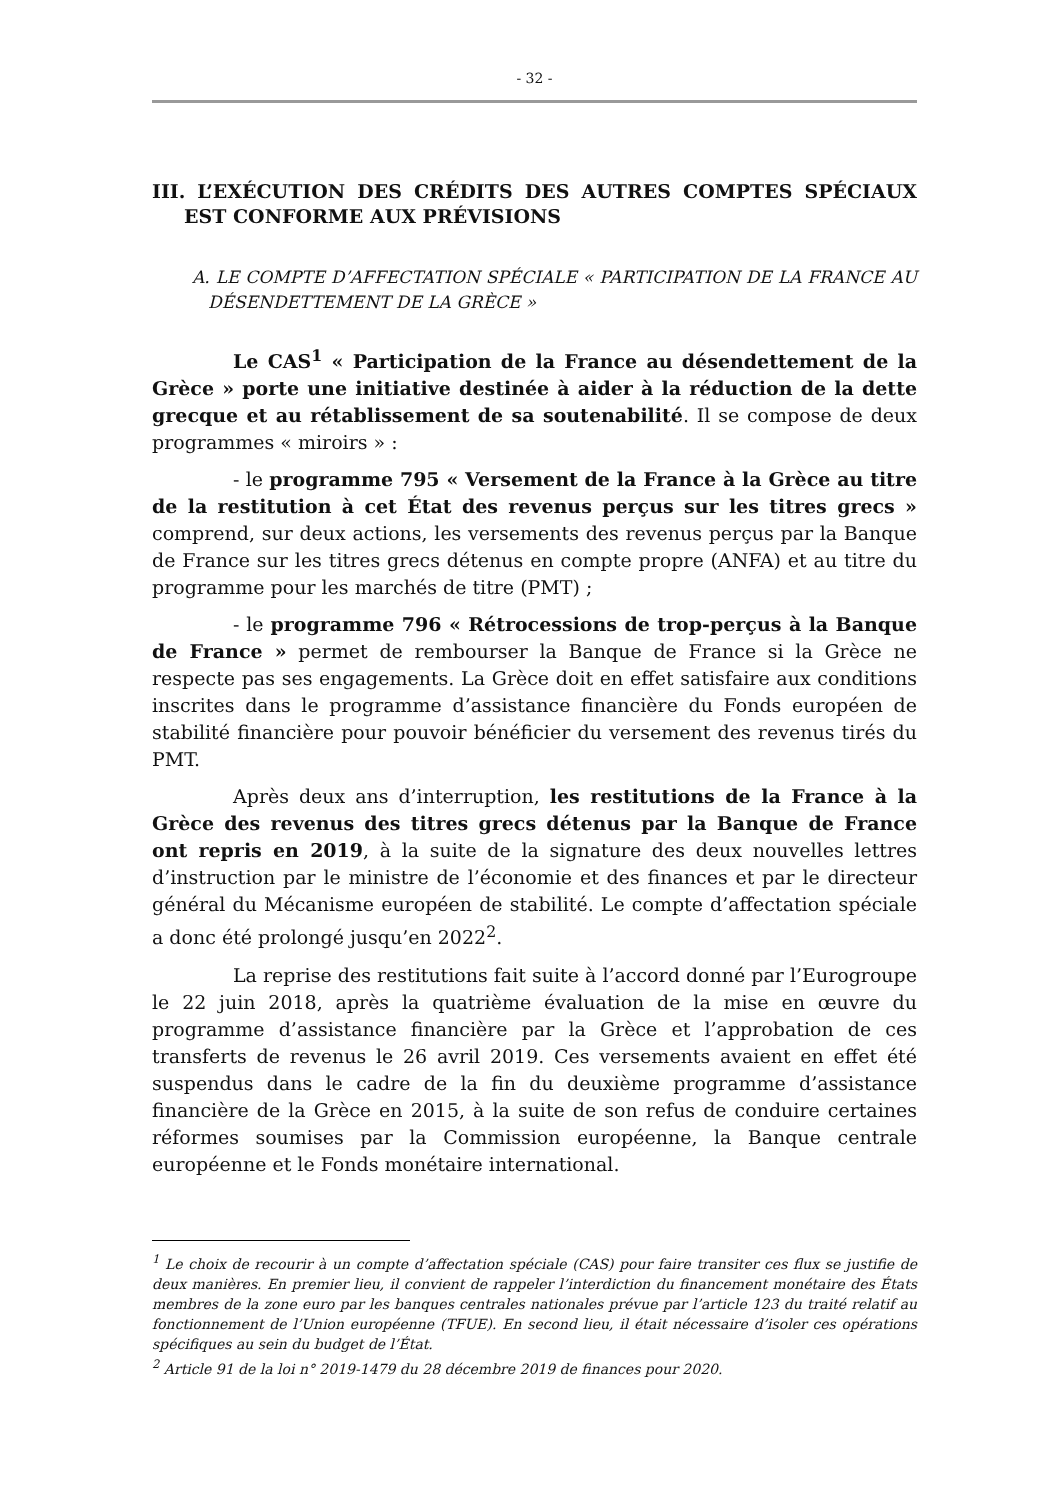- 32 -
III. L’EXÉCUTION DES CRÉDITS DES AUTRES COMPTES SPÉCIAUX EST CONFORME AUX PRÉVISIONS
A. LE COMPTE D’AFFECTATION SPÉCIALE « PARTICIPATION DE LA FRANCE AU DÉSENDETTEMENT DE LA GRÈCE »
Le CAS<sup>1</sup> « Participation de la France au désendettement de la Grèce » porte une initiative destinée à aider à la réduction de la dette grecque et au rétablissement de sa soutenabilité. Il se compose de deux programmes « miroirs » :
- le programme 795 « Versement de la France à la Grèce au titre de la restitution à cet État des revenus perçus sur les titres grecs » comprend, sur deux actions, les versements des revenus perçus par la Banque de France sur les titres grecs détenus en compte propre (ANFA) et au titre du programme pour les marchés de titre (PMT) ;
- le programme 796 « Rétrocessions de trop-perçus à la Banque de France » permet de rembourser la Banque de France si la Grèce ne respecte pas ses engagements. La Grèce doit en effet satisfaire aux conditions inscrites dans le programme d’assistance financière du Fonds européen de stabilité financière pour pouvoir bénéficier du versement des revenus tirés du PMT.
Après deux ans d’interruption, les restitutions de la France à la Grèce des revenus des titres grecs détenus par la Banque de France ont repris en 2019, à la suite de la signature des deux nouvelles lettres d’instruction par le ministre de l’économie et des finances et par le directeur général du Mécanisme européen de stabilité. Le compte d’affectation spéciale a donc été prolongé jusqu’en 2022<sup>2</sup>.
La reprise des restitutions fait suite à l’accord donné par l’Eurogroupe le 22 juin 2018, après la quatrième évaluation de la mise en œuvre du programme d’assistance financière par la Grèce et l’approbation de ces transferts de revenus le 26 avril 2019. Ces versements avaient en effet été suspendus dans le cadre de la fin du deuxième programme d’assistance financière de la Grèce en 2015, à la suite de son refus de conduire certaines réformes soumises par la Commission européenne, la Banque centrale européenne et le Fonds monétaire international.
<sup>1</sup> Le choix de recourir à un compte d’affectation spéciale (CAS) pour faire transiter ces flux se justifie de deux manières. En premier lieu, il convient de rappeler l’interdiction du financement monétaire des États membres de la zone euro par les banques centrales nationales prévue par l’article 123 du traité relatif au fonctionnement de l’Union européenne (TFUE). En second lieu, il était nécessaire d’isoler ces opérations spécifiques au sein du budget de l’État.
<sup>2</sup> Article 91 de la loi n° 2019-1479 du 28 décembre 2019 de finances pour 2020.